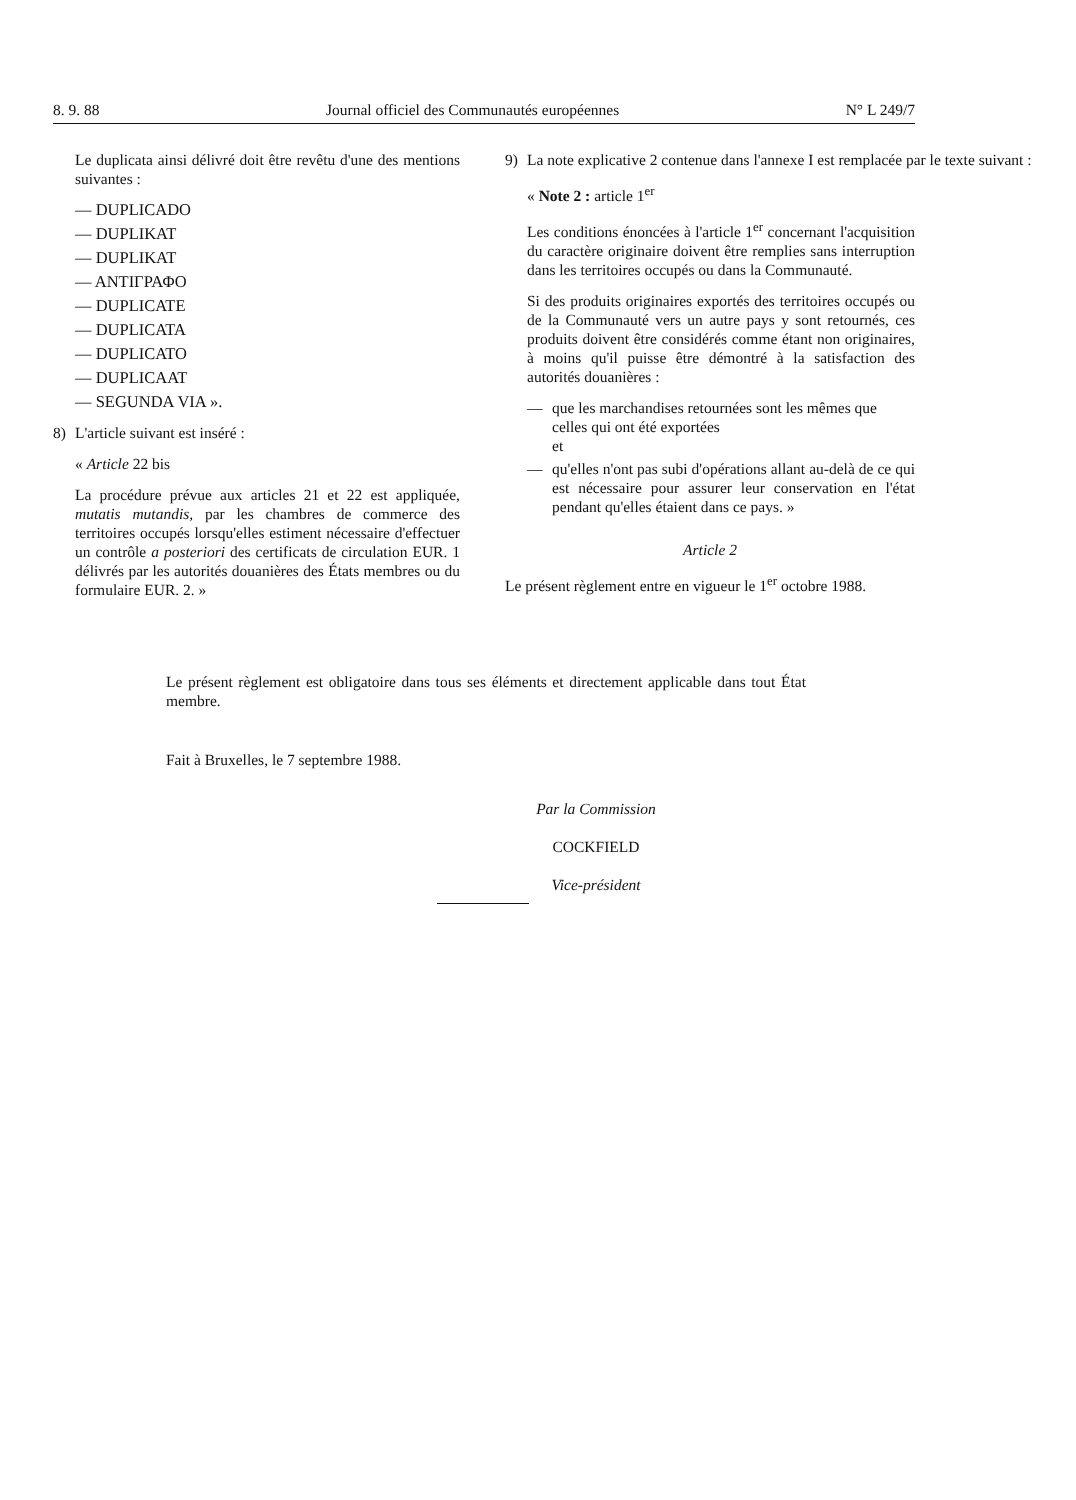8. 9. 88 Journal officiel des Communautés européennes N° L 249/7
Le duplicata ainsi délivré doit être revêtu d'une des mentions suivantes :
— DUPLICADO
— DUPLIKAT
— DUPLIKAT
— ΑΝΤΙΓΡΑΦΟ
— DUPLICATE
— DUPLICATA
— DUPLICATO
— DUPLICAAT
— SEGUNDA VIA ».
8) L'article suivant est inséré :
« Article 22 bis
La procédure prévue aux articles 21 et 22 est appliquée, mutatis mutandis, par les chambres de commerce des territoires occupés lorsqu'elles estiment nécessaire d'effectuer un contrôle a posteriori des certificats de circulation EUR. 1 délivrés par les autorités douanières des États membres ou du formulaire EUR. 2. »
9) La note explicative 2 contenue dans l'annexe I est remplacée par le texte suivant :
« Note 2 : article 1<sup>er</sup>
Les conditions énoncées à l'article 1<sup>er</sup> concernant l'acquisition du caractère originaire doivent être remplies sans interruption dans les territoires occupés ou dans la Communauté.
Si des produits originaires exportés des territoires occupés ou de la Communauté vers un autre pays y sont retournés, ces produits doivent être considérés comme étant non originaires, à moins qu'il puisse être démontré à la satisfaction des autorités douanières :
— que les marchandises retournées sont les mêmes que celles qui ont été exportées
et
— qu'elles n'ont pas subi d'opérations allant au-delà de ce qui est nécessaire pour assurer leur conservation en l'état pendant qu'elles étaient dans ce pays. »
Article 2
Le présent règlement entre en vigueur le 1<sup>er</sup> octobre 1988.
Le présent règlement est obligatoire dans tous ses éléments et directement applicable dans tout État membre.
Fait à Bruxelles, le 7 septembre 1988.
Par la Commission
COCKFIELD
Vice-président